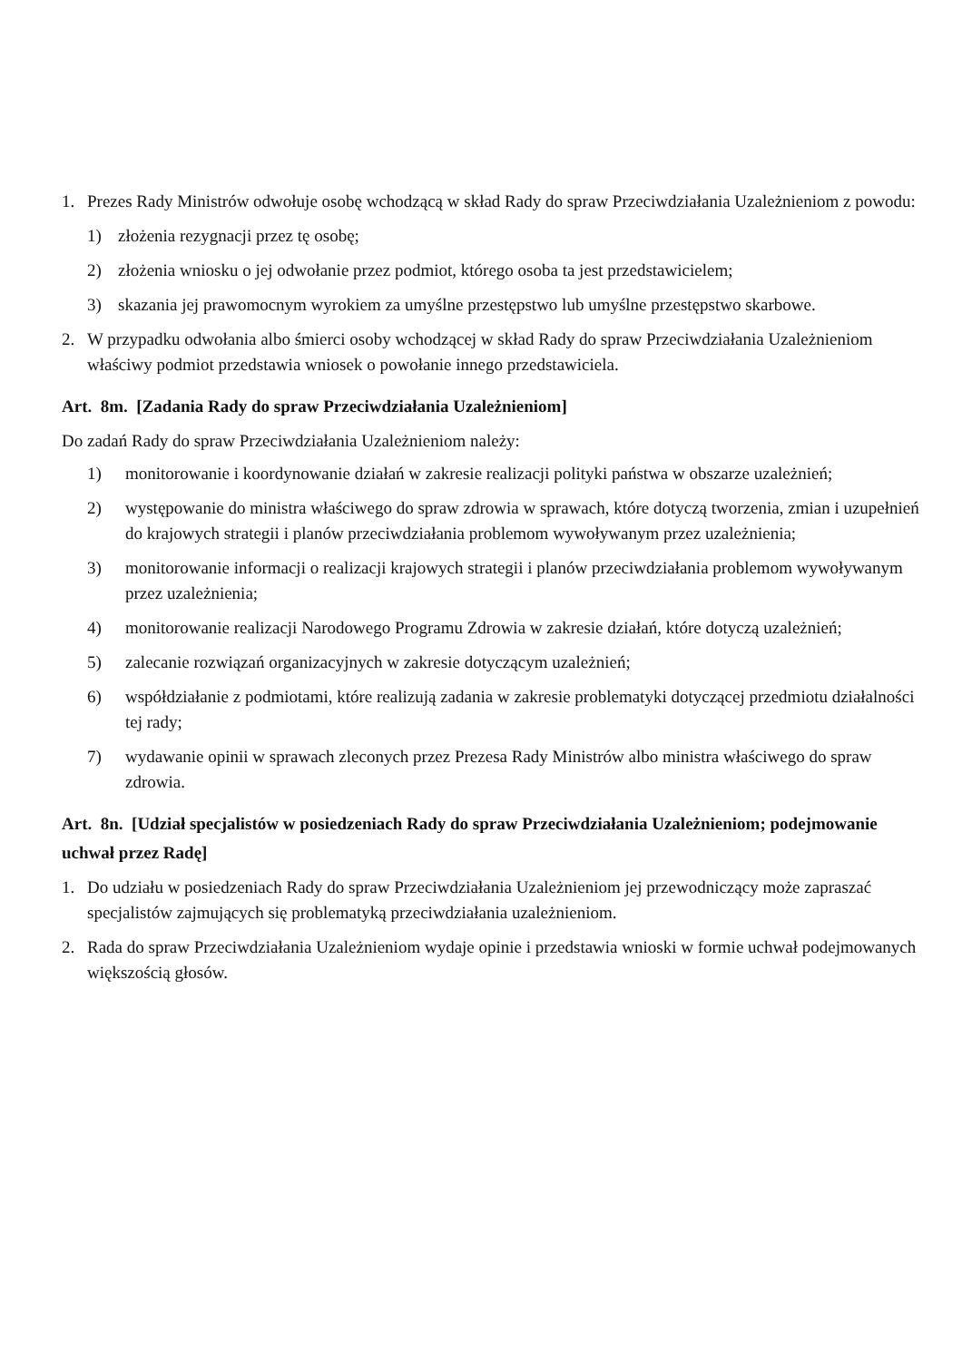1. Prezes Rady Ministrów odwołuje osobę wchodzącą w skład Rady do spraw Przeciwdziałania Uzależnieniom z powodu:
1) złożenia rezygnacji przez tę osobę;
2) złożenia wniosku o jej odwołanie przez podmiot, którego osoba ta jest przedstawicielem;
3) skazania jej prawomocnym wyrokiem za umyślne przestępstwo lub umyślne przestępstwo skarbowe.
2. W przypadku odwołania albo śmierci osoby wchodzącej w skład Rady do spraw Przeciwdziałania Uzależnieniom właściwy podmiot przedstawia wniosek o powołanie innego przedstawiciela.
Art. 8m. [Zadania Rady do spraw Przeciwdziałania Uzależnieniom]
Do zadań Rady do spraw Przeciwdziałania Uzależnieniom należy:
1) monitorowanie i koordynowanie działań w zakresie realizacji polityki państwa w obszarze uzależnień;
2) występowanie do ministra właściwego do spraw zdrowia w sprawach, które dotyczą tworzenia, zmian i uzupełnień do krajowych strategii i planów przeciwdziałania problemom wywoływanym przez uzależnienia;
3) monitorowanie informacji o realizacji krajowych strategii i planów przeciwdziałania problemom wywoływanym przez uzależnienia;
4) monitorowanie realizacji Narodowego Programu Zdrowia w zakresie działań, które dotyczą uzależnień;
5) zalecanie rozwiązań organizacyjnych w zakresie dotyczącym uzależnień;
6) współdziałanie z podmiotami, które realizują zadania w zakresie problematyki dotyczącej przedmiotu działalności tej rady;
7) wydawanie opinii w sprawach zleconych przez Prezesa Rady Ministrów albo ministra właściwego do spraw zdrowia.
Art. 8n. [Udział specjalistów w posiedzeniach Rady do spraw Przeciwdziałania Uzależnieniom; podejmowanie uchwał przez Radę]
1. Do udziału w posiedzeniach Rady do spraw Przeciwdziałania Uzależnieniom jej przewodniczący może zapraszać specjalistów zajmujących się problematyką przeciwdziałania uzależnieniom.
2. Rada do spraw Przeciwdziałania Uzależnieniom wydaje opinie i przedstawia wnioski w formie uchwał podejmowanych większością głosów.